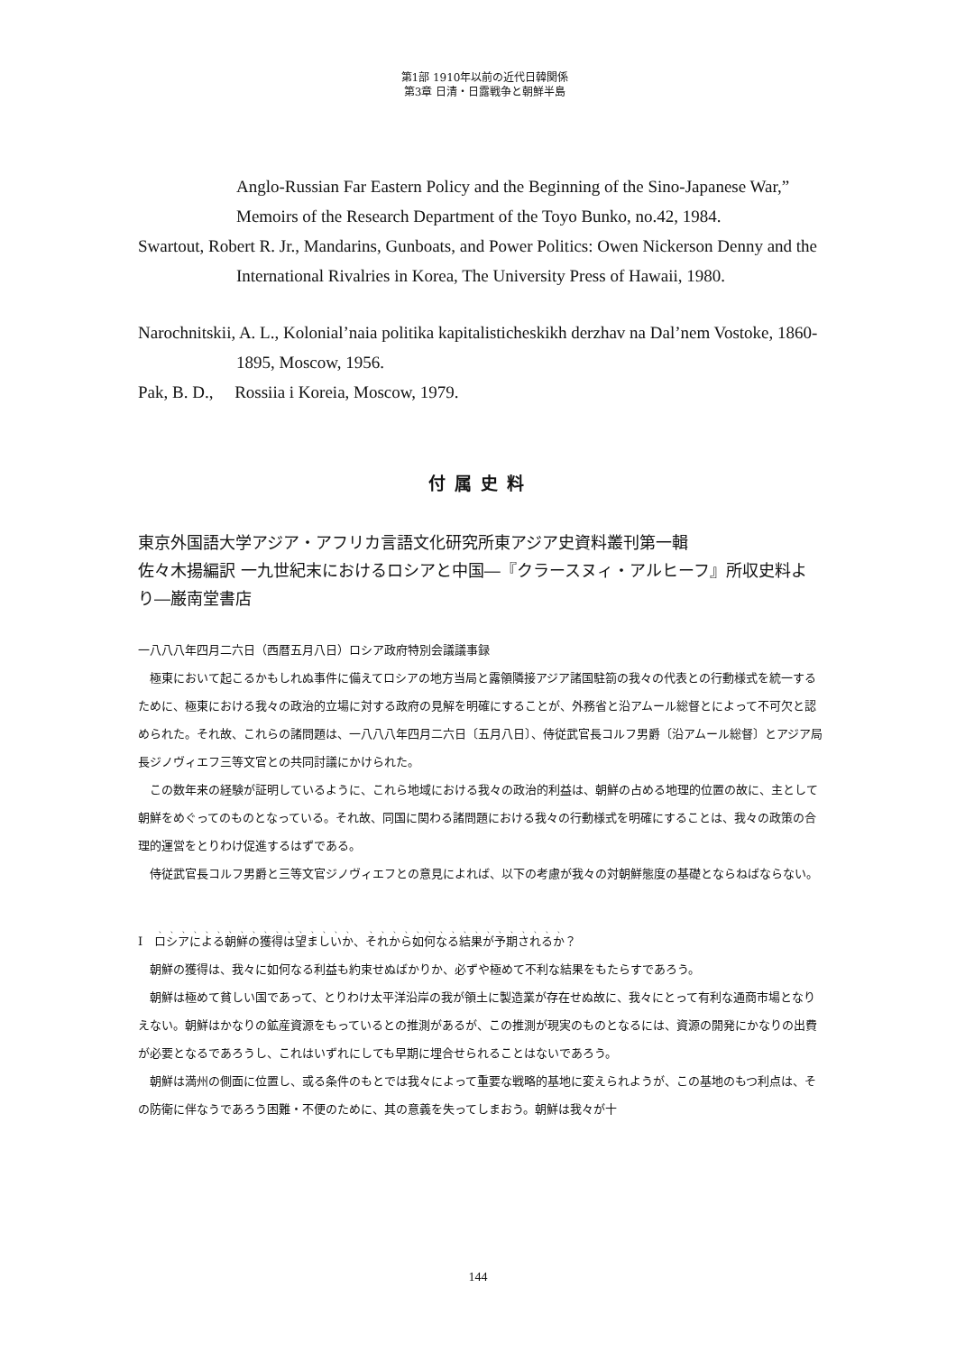第1部 1910年以前の近代日韓関係
第3章 日清・日露戦争と朝鮮半島
Anglo-Russian Far Eastern Policy and the Beginning of the Sino-Japanese War,”
Memoirs of the Research Department of the Toyo Bunko, no.42, 1984.
Swartout, Robert R. Jr., Mandarins, Gunboats, and Power Politics: Owen Nickerson Denny and the International Rivalries in Korea, The University Press of Hawaii, 1980.
Narochnitskii, A. L., Kolonial’naia politika kapitalisticheskikh derzhav na Dal’nem Vostoke, 1860-1895, Moscow, 1956.
Pak, B. D., Rossiia i Koreia, Moscow, 1979.
付属史料
東京外国語大学アジア・アフリカ言語文化研究所東アジア史資料叢刊第一輯
佐々木揚編訳 一九世紀末におけるロシアと中国―『クラースヌィ・アルヒーフ』所収史料より―巌南堂書店
一八八八年四月二六日（西暦五月八日）ロシア政府特別会議議事録
極東において起こるかもしれぬ事件に備えてロシアの地方当局と露領隣接アジア諸国駐箚の我々の代表との行動様式を統一するために、極東における我々の政治的立場に対する政府の見解を明確にすることが、外務省と沿アムール総督とによって不可欠と認められた。それ故、これらの諸問題は、一八八八年四月二六日〔五月八日〕、侍従武官長コルフ男爵〔沿アムール総督〕とアジア局長ジノヴィエフ三等文官との共同討議にかけられた。
この数年来の経験が証明しているように、これら地域における我々の政治的利益は、朝鮮の占める地理的位置の故に、主として朝鮮をめぐってのものとなっている。それ故、同国に関わる諸問題における我々の行動様式を明確にすることは、我々の政策の合理的運営をとりわけ促進するはずである。
侍従武官長コルフ男爵と三等文官ジノヴィエフとの意見によれば、以下の考慮が我々の対朝鮮態度の基礎とならねばならない。
Ⅰ　ロシアによる朝鮮の獲得は望ましいか、それから如何なる結果が予期されるか？
朝鮮の獲得は、我々に如何なる利益も約束せぬばかりか、必ずや極めて不利な結果をもたらすであろう。
朝鮮は極めて貧しい国であって、とりわけ太平洋沿岸の我が領土に製造業が存在せぬ故に、我々にとって有利な通商市場となりえない。朝鮮はかなりの鉱産資源をもっているとの推測があるが、この推測が現実のものとなるには、資源の開発にかなりの出費が必要となるであろうし、これはいずれにしても早期に埋合せられることはないであろう。
朝鮮は満州の側面に位置し、或る条件のもとでは我々によって重要な戦略的基地に変えられようが、この基地のもつ利点は、その防衛に伴なうであろう困難・不便のために、其の意義を失ってしまおう。朝鮮は我々が十
144